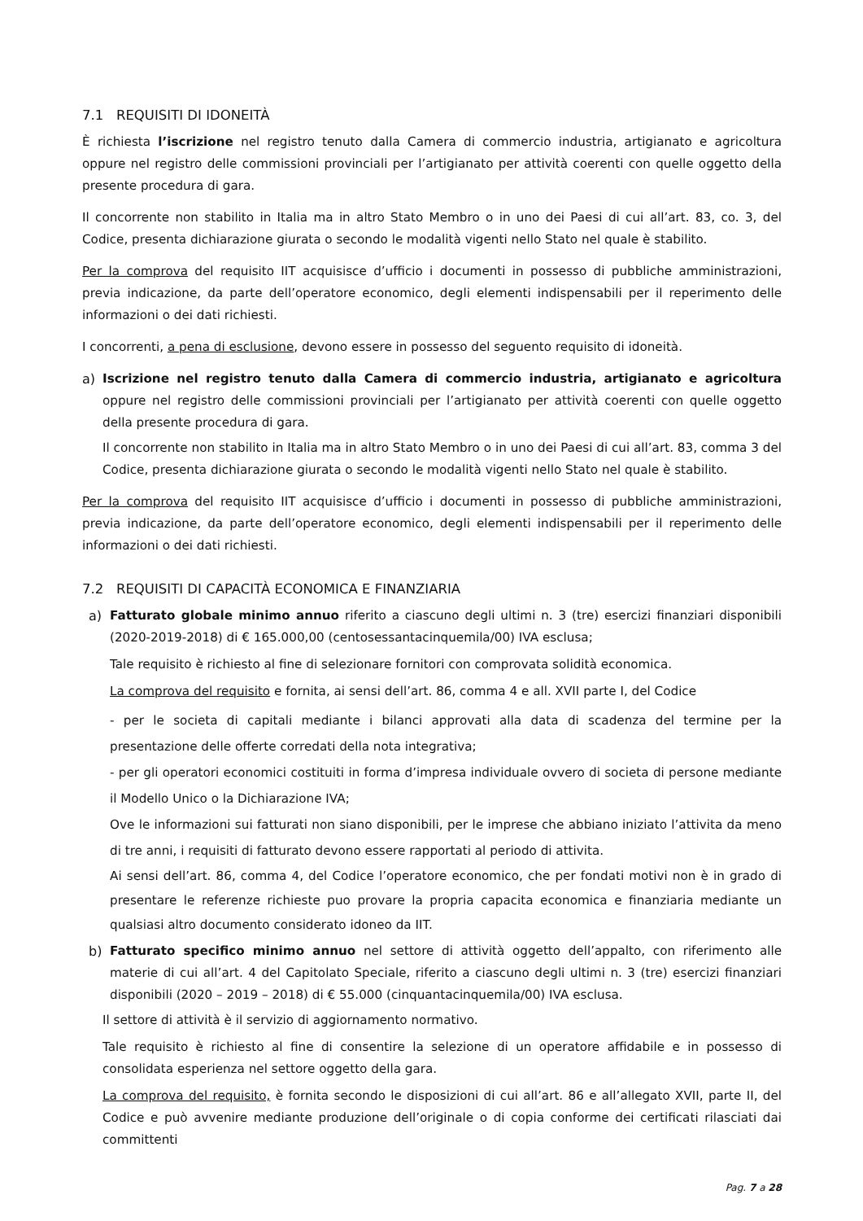7.1 REQUISITI DI IDONEITÀ
È richiesta l’iscrizione nel registro tenuto dalla Camera di commercio industria, artigianato e agricoltura oppure nel registro delle commissioni provinciali per l’artigianato per attività coerenti con quelle oggetto della presente procedura di gara.
Il concorrente non stabilito in Italia ma in altro Stato Membro o in uno dei Paesi di cui all’art. 83, co. 3, del Codice, presenta dichiarazione giurata o secondo le modalità vigenti nello Stato nel quale è stabilito.
Per la comprova del requisito IIT acquisisce d’ufficio i documenti in possesso di pubbliche amministrazioni, previa indicazione, da parte dell’operatore economico, degli elementi indispensabili per il reperimento delle informazioni o dei dati richiesti.
I concorrenti, a pena di esclusione, devono essere in possesso del seguento requisito di idoneità.
a) Iscrizione nel registro tenuto dalla Camera di commercio industria, artigianato e agricoltura oppure nel registro delle commissioni provinciali per l’artigianato per attività coerenti con quelle oggetto della presente procedura di gara.
Il concorrente non stabilito in Italia ma in altro Stato Membro o in uno dei Paesi di cui all’art. 83, comma 3 del Codice, presenta dichiarazione giurata o secondo le modalità vigenti nello Stato nel quale è stabilito.
Per la comprova del requisito IIT acquisisce d’ufficio i documenti in possesso di pubbliche amministrazioni, previa indicazione, da parte dell’operatore economico, degli elementi indispensabili per il reperimento delle informazioni o dei dati richiesti.
7.2 REQUISITI DI CAPACITÀ ECONOMICA E FINANZIARIA
a) Fatturato globale minimo annuo riferito a ciascuno degli ultimi n. 3 (tre) esercizi finanziari disponibili (2020-2019-2018) di € 165.000,00 (centosessantacinquemila/00) IVA esclusa;
Tale requisito è richiesto al fine di selezionare fornitori con comprovata solidità economica.
La comprova del requisito e fornita, ai sensi dell’art. 86, comma 4 e all. XVII parte I, del Codice
- per le societa di capitali mediante i bilanci approvati alla data di scadenza del termine per la presentazione delle offerte corredati della nota integrativa;
- per gli operatori economici costituiti in forma d’impresa individuale ovvero di societa di persone mediante il Modello Unico o la Dichiarazione IVA;
Ove le informazioni sui fatturati non siano disponibili, per le imprese che abbiano iniziato l’attivita da meno di tre anni, i requisiti di fatturato devono essere rapportati al periodo di attivita.
Ai sensi dell’art. 86, comma 4, del Codice l’operatore economico, che per fondati motivi non è in grado di presentare le referenze richieste puo provare la propria capacita economica e finanziaria mediante un qualsiasi altro documento considerato idoneo da IIT.
b) Fatturato specifico minimo annuo nel settore di attività oggetto dell’appalto, con riferimento alle materie di cui all’art. 4 del Capitolato Speciale, riferito a ciascuno degli ultimi n. 3 (tre) esercizi finanziari disponibili (2020 – 2019 – 2018) di € 55.000 (cinquantacinquemila/00) IVA esclusa.
Il settore di attività è il servizio di aggiornamento normativo.
Tale requisito è richiesto al fine di consentire la selezione di un operatore affidabile e in possesso di consolidata esperienza nel settore oggetto della gara.
La comprova del requisito, è fornita secondo le disposizioni di cui all’art. 86 e all’allegato XVII, parte II, del Codice e può avvenire mediante produzione dell’originale o di copia conforme dei certificati rilasciati dai committenti
Pag. 7 a 28